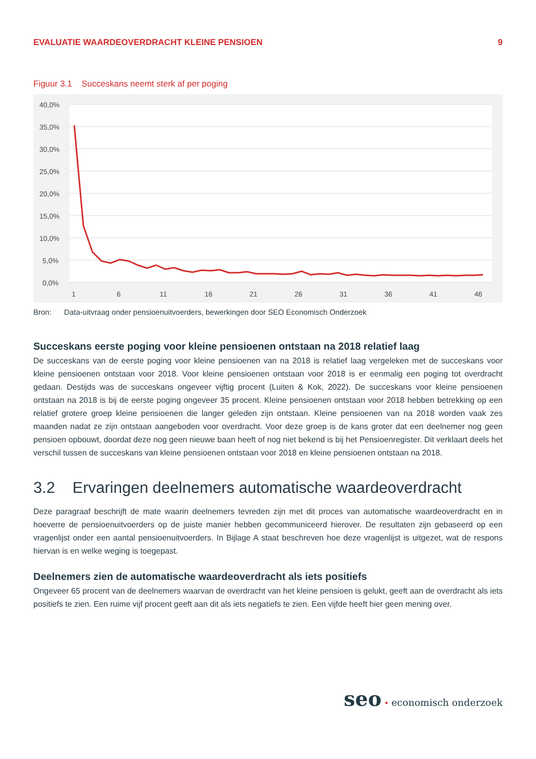EVALUATIE WAARDEOVERDRACHT KLEINE PENSIOEN 9
Figuur 3.1 Succeskans neemt sterk af per poging
40,0%
35,0%
30,0%
25,0%
20,0%
15,0%
10,0%
5,0%
0,0%
1
6
11
16
21
26
31
36
41
46
Bron: Data-uitvraag onder pensioenuitvoerders, bewerkingen door SEO Economisch Onderzoek
Succeskans eerste poging voor kleine pensioenen ontstaan na 2018 relatief laag
De succeskans van de eerste poging voor kleine pensioenen van na 2018 is relatief laag vergeleken met de succeskans voor kleine pensioenen ontstaan voor 2018. Voor kleine pensioenen ontstaan voor 2018 is er eenmalig een poging tot overdracht gedaan. Destijds was de succeskans ongeveer vijftig procent (Luiten & Kok, 2022). De succeskans voor kleine pensioenen ontstaan na 2018 is bij de eerste poging ongeveer 35 procent. Kleine pensioenen ontstaan voor 2018 hebben betrekking op een relatief grotere groep kleine pensioenen die langer geleden zijn ontstaan. Kleine pensioenen van na 2018 worden vaak zes maanden nadat ze zijn ontstaan aangeboden voor overdracht. Voor deze groep is de kans groter dat een deelnemer nog geen pensioen opbouwt, doordat deze nog geen nieuwe baan heeft of nog niet bekend is bij het Pensioenregister. Dit verklaart deels het verschil tussen de succeskans van kleine pensioenen ontstaan voor 2018 en kleine pensioenen ontstaan na 2018.
3.2 Ervaringen deelnemers automatische waardeoverdracht
Deze paragraaf beschrijft de mate waarin deelnemers tevreden zijn met dit proces van automatische waardeoverdracht en in hoeverre de pensioenuitvoerders op de juiste manier hebben gecommuniceerd hierover. De resultaten zijn gebaseerd op een vragenlijst onder een aantal pensioenuitvoerders. In Bijlage A staat beschreven hoe deze vragenlijst is uitgezet, wat de respons hiervan is en welke weging is toegepast.
Deelnemers zien de automatische waardeoverdracht als iets positiefs
Ongeveer 65 procent van de deelnemers waarvan de overdracht van het kleine pensioen is gelukt, geeft aan de overdracht als iets positiefs te zien. Een ruime vijf procent geeft aan dit als iets negatiefs te zien. Een vijfde heeft hier geen mening over.
seo • economisch onderzoek